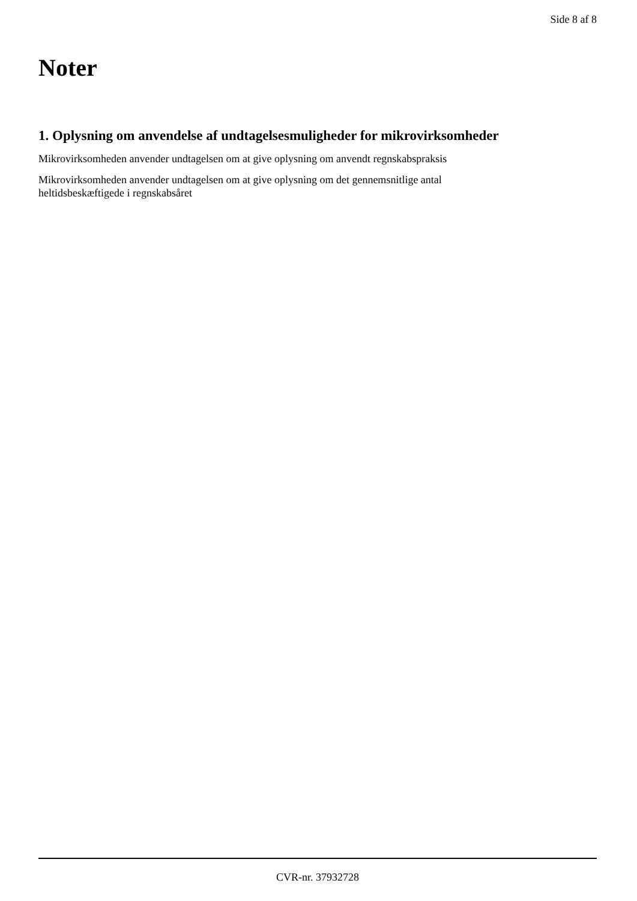Side 8 af 8
Noter
1. Oplysning om anvendelse af undtagelsesmuligheder for mikrovirksomheder
Mikrovirksomheden anvender undtagelsen om at give oplysning om anvendt regnskabspraksis
Mikrovirksomheden anvender undtagelsen om at give oplysning om det gennemsnitlige antal
heltidsbeskæftigede i regnskabsåret
CVR-nr. 37932728